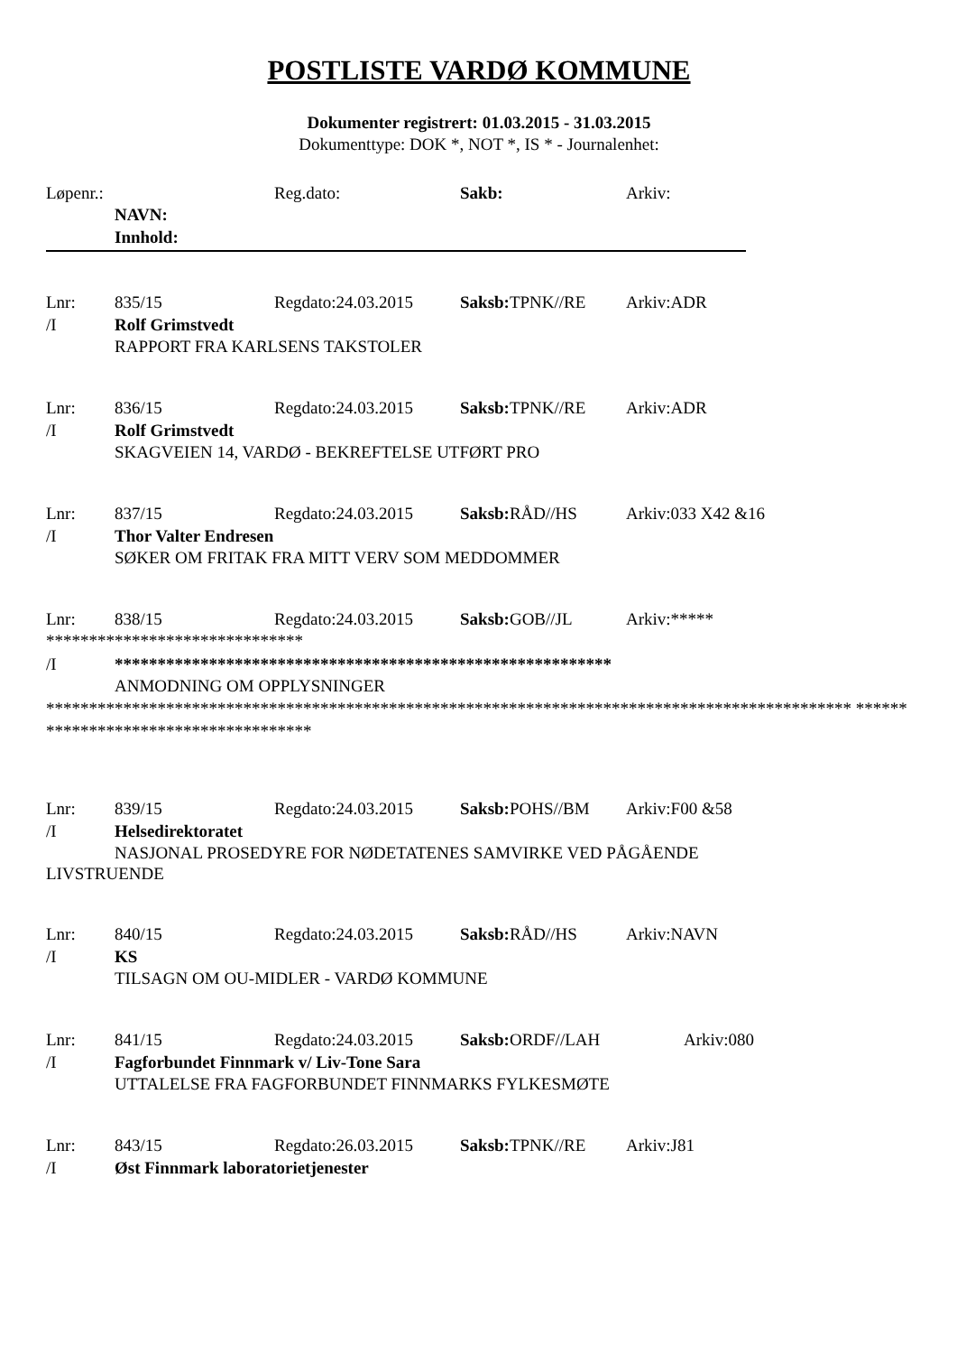POSTLISTE VARDØ KOMMUNE
Dokumenter registrert: 01.03.2015 - 31.03.2015
Dokumenttype: DOK *, NOT *, IS * - Journalenhet:
Løpenr.: Reg.dato: Sakb: Arkiv:
NAVN:
Innhold:
Lnr: 835/15 Regdato:24.03.2015 Saksb: TPNK//RE Arkiv:ADR
/I Rolf Grimstvedt
RAPPORT FRA KARLSENS TAKSTOLER
Lnr: 836/15 Regdato:24.03.2015 Saksb: TPNK//RE Arkiv:ADR
/I Rolf Grimstvedt
SKAGVEIEN 14, VARDØ - BEKREFTELSE UTFØRT PRO
Lnr: 837/15 Regdato:24.03.2015 Saksb: RÅD//HS Arkiv:033 X42 &16
/I Thor Valter Endresen
SØKER OM FRITAK FRA MITT VERV SOM MEDDOMMER
Lnr: 838/15 Regdato:24.03.2015 Saksb: GOB//JL Arkiv:*****
******************************
/I **********************************************************
ANMODNING OM OPPLYSNINGER
********************************************************************************************** *************************************
Lnr: 839/15 Regdato:24.03.2015 Saksb: POHS//BM Arkiv:F00 &58
/I Helsedirektoratet
NASJONAL PROSEDYRE FOR NØDETATENES SAMVIRKE VED PÅGÅENDE
LIVSTRUENDE
Lnr: 840/15 Regdato:24.03.2015 Saksb: RÅD//HS Arkiv:NAVN
/I KS
TILSAGN OM OU-MIDLER - VARDØ KOMMUNE
Lnr: 841/15 Regdato:24.03.2015 Saksb: ORDF//LAH Arkiv:080
/I Fagforbundet Finnmark v/ Liv-Tone Sara
UTTALELSE FRA FAGFORBUNDET FINNMARKS FYLKESMØTE
Lnr: 843/15 Regdato:26.03.2015 Saksb: TPNK//RE Arkiv:J81
/I Øst Finnmark laboratorietjenester